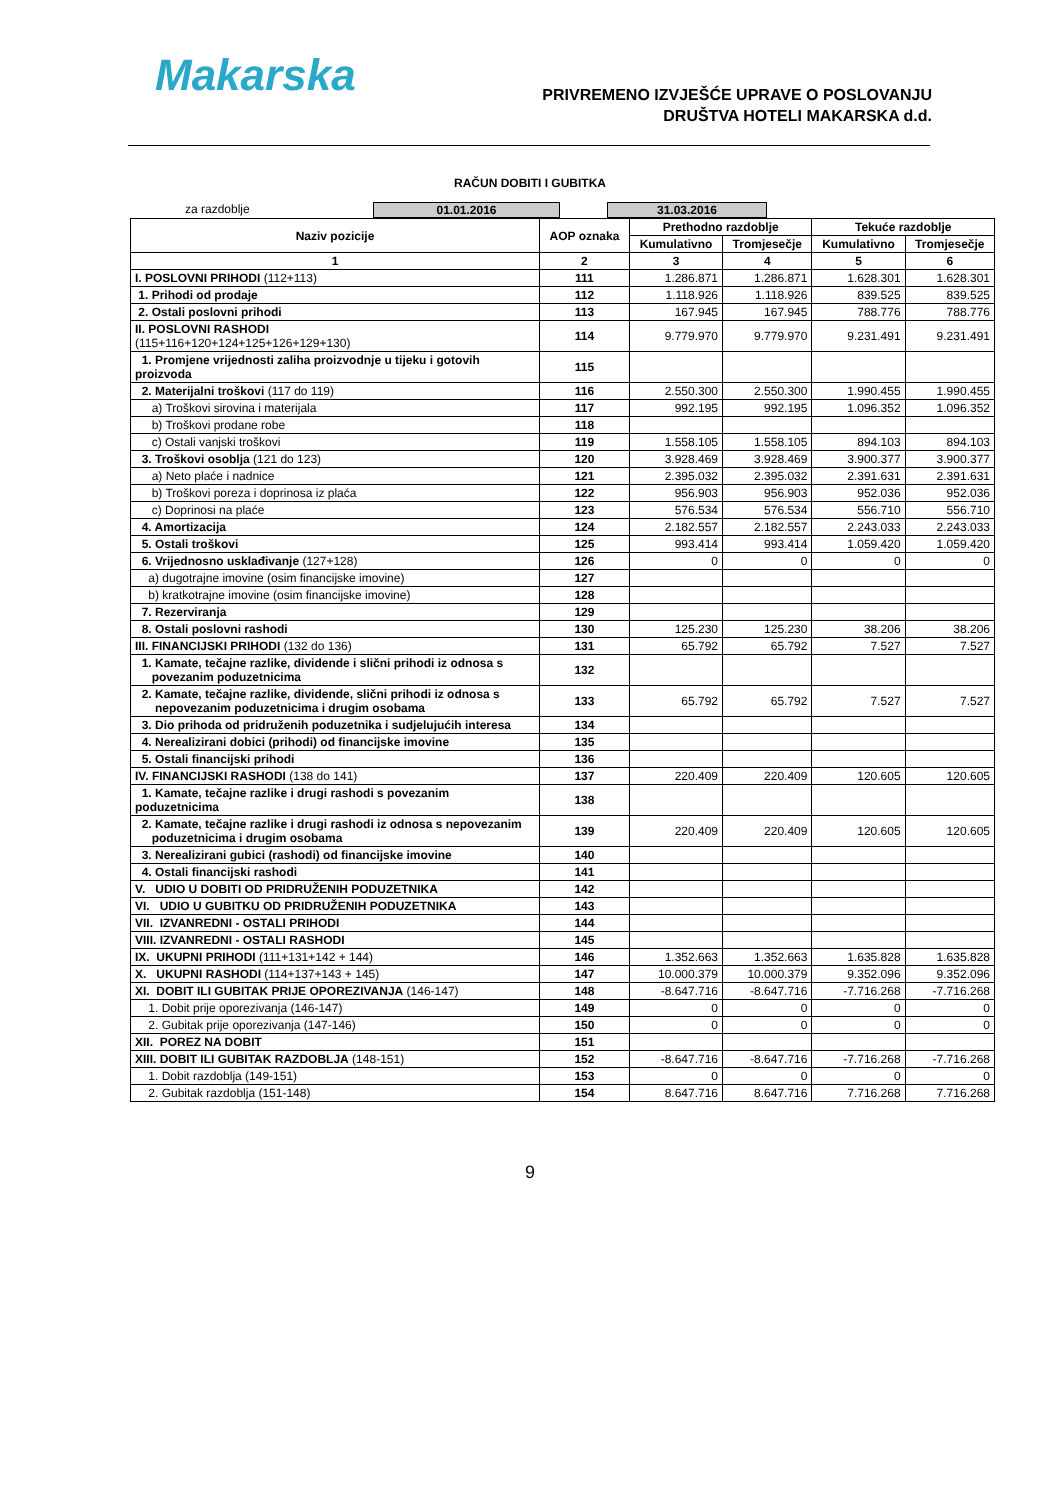Makarska
PRIVREMENO IZVJEŠĆE UPRAVE O POSLOVANJU
DRUŠTVA HOTELI MAKARSKA d.d.
RAČUN DOBITI I GUBITKA
za razdoblje 01.01.2016 31.03.2016
| Naziv pozicije | AOP oznaka | Prethodno razdoblje | | Tekuće razdoblje | |
| --- | --- | --- | --- | --- | --- |
| | | Kumulativno | Tromjesečje | Kumulativno | Tromjesečje |
| 1 | 2 | 3 | 4 | 5 | 6 |
| I. POSLOVNI PRIHODI (112+113) | 111 | 1.286.871 | 1.286.871 | 1.628.301 | 1.628.301 |
| 1. Prihodi od prodaje | 112 | 1.118.926 | 1.118.926 | 839.525 | 839.525 |
| 2. Ostali poslovni prihodi | 113 | 167.945 | 167.945 | 788.776 | 788.776 |
| II. POSLOVNI RASHODI (115+116+120+124+125+126+129+130) | 114 | 9.779.970 | 9.779.970 | 9.231.491 | 9.231.491 |
| 1. Promjene vrijednosti zaliha proizvodnje u tijeku i gotovih proizvoda | 115 | | | | |
| 2. Materijalni troškovi (117 do 119) | 116 | 2.550.300 | 2.550.300 | 1.990.455 | 1.990.455 |
| a) Troškovi sirovina i materijala | 117 | 992.195 | 992.195 | 1.096.352 | 1.096.352 |
| b) Troškovi prodane robe | 118 | | | | |
| c) Ostali vanjski troškovi | 119 | 1.558.105 | 1.558.105 | 894.103 | 894.103 |
| 3. Troškovi osoblja (121 do 123) | 120 | 3.928.469 | 3.928.469 | 3.900.377 | 3.900.377 |
| a) Neto plaće i nadnice | 121 | 2.395.032 | 2.395.032 | 2.391.631 | 2.391.631 |
| b) Troškovi poreza i doprinosa iz plaća | 122 | 956.903 | 956.903 | 952.036 | 952.036 |
| c) Doprinosi na plaće | 123 | 576.534 | 576.534 | 556.710 | 556.710 |
| 4. Amortizacija | 124 | 2.182.557 | 2.182.557 | 2.243.033 | 2.243.033 |
| 5. Ostali troškovi | 125 | 993.414 | 993.414 | 1.059.420 | 1.059.420 |
| 6. Vrijednosno usklađivanje (127+128) | 126 | 0 | 0 | 0 | 0 |
| a) dugotrajne imovine (osim financijske imovine) | 127 | | | | |
| b) kratkotrajne imovine (osim financijske imovine) | 128 | | | | |
| 7. Rezerviranja | 129 | | | | |
| 8. Ostali poslovni rashodi | 130 | 125.230 | 125.230 | 38.206 | 38.206 |
| III. FINANCIJSKI PRIHODI (132 do 136) | 131 | 65.792 | 65.792 | 7.527 | 7.527 |
| 1. Kamate, tečajne razlike, dividende i slični prihodi iz odnosa s povezanim poduzetnicima | 132 | | | | |
| 2. Kamate, tečajne razlike, dividende, slični prihodi iz odnosa s nepovezanim poduzetnicima i drugim osobama | 133 | 65.792 | 65.792 | 7.527 | 7.527 |
| 3. Dio prihoda od pridruženih poduzetnika i sudjelujućih interesa | 134 | | | | |
| 4. Nerealizirani dobici (prihodi) od financijske imovine | 135 | | | | |
| 5. Ostali financijski prihodi | 136 | | | | |
| IV. FINANCIJSKI RASHODI (138 do 141) | 137 | 220.409 | 220.409 | 120.605 | 120.605 |
| 1. Kamate, tečajne razlike i drugi rashodi s povezanim poduzetnicima | 138 | | | | |
| 2. Kamate, tečajne razlike i drugi rashodi iz odnosa s nepovezanim poduzetnicima i drugim osobama | 139 | 220.409 | 220.409 | 120.605 | 120.605 |
| 3. Nerealizirani gubici (rashodi) od financijske imovine | 140 | | | | |
| 4. Ostali financijski rashodi | 141 | | | | |
| V. UDIO U DOBITI OD PRIDRUŽENIH PODUZETNIKA | 142 | | | | |
| VI. UDIO U GUBITKU OD PRIDRUŽENIH PODUZETNIKA | 143 | | | | |
| VII. IZVANREDNI - OSTALI PRIHODI | 144 | | | | |
| VIII. IZVANREDNI - OSTALI RASHODI | 145 | | | | |
| IX. UKUPNI PRIHODI (111+131+142 + 144) | 146 | 1.352.663 | 1.352.663 | 1.635.828 | 1.635.828 |
| X. UKUPNI RASHODI (114+137+143 + 145) | 147 | 10.000.379 | 10.000.379 | 9.352.096 | 9.352.096 |
| XI. DOBIT ILI GUBITAK PRIJE OPOREZIVANJA (146-147) | 148 | -8.647.716 | -8.647.716 | -7.716.268 | -7.716.268 |
| 1. Dobit prije oporezivanja (146-147) | 149 | 0 | 0 | 0 | 0 |
| 2. Gubitak prije oporezivanja (147-146) | 150 | 0 | 0 | 0 | 0 |
| XII. POREZ NA DOBIT | 151 | | | | |
| XIII. DOBIT ILI GUBITAK RAZDOBLJA (148-151) | 152 | -8.647.716 | -8.647.716 | -7.716.268 | -7.716.268 |
| 1. Dobit razdoblja (149-151) | 153 | 0 | 0 | 0 | 0 |
| 2. Gubitak razdoblja (151-148) | 154 | 8.647.716 | 8.647.716 | 7.716.268 | 7.716.268 |
9